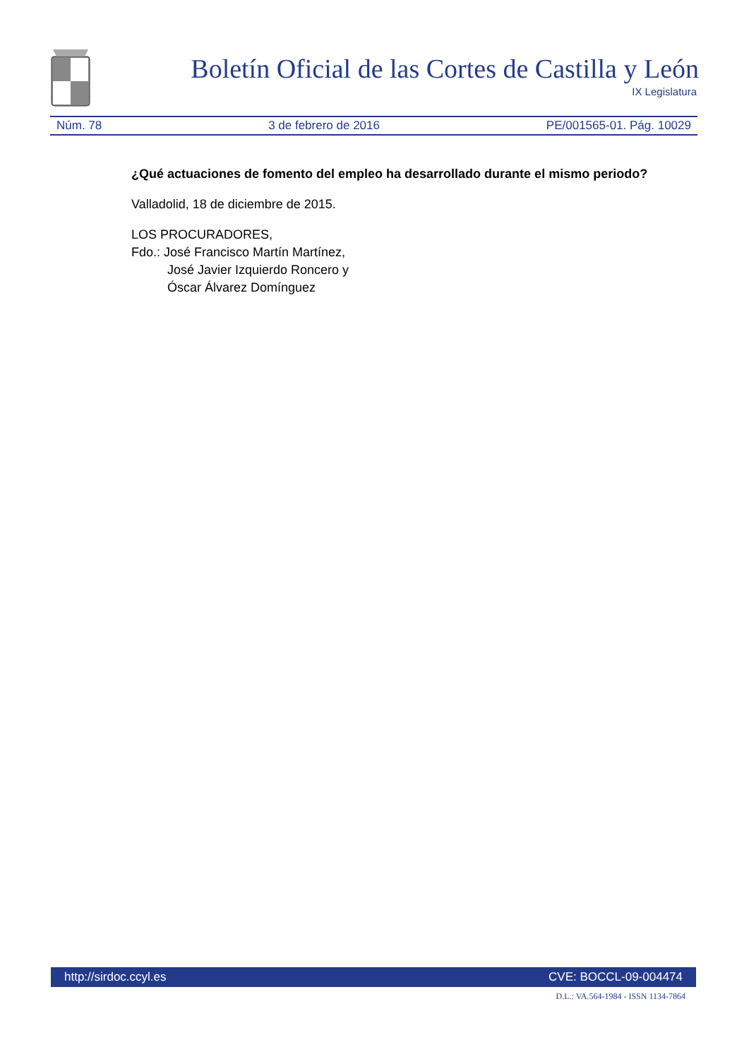Boletín Oficial de las Cortes de Castilla y León
IX Legislatura
Núm. 78 3 de febrero de 2016 PE/001565-01. Pág. 10029
¿Qué actuaciones de fomento del empleo ha desarrollado durante el mismo periodo?
Valladolid, 18 de diciembre de 2015.
LOS PROCURADORES,
Fdo.: José Francisco Martín Martínez,
José Javier Izquierdo Roncero y
Óscar Álvarez Domínguez
http://sirdoc.ccyl.es CVE: BOCCL-09-004474
D.L.: VA.564-1984 - ISSN 1134-7864